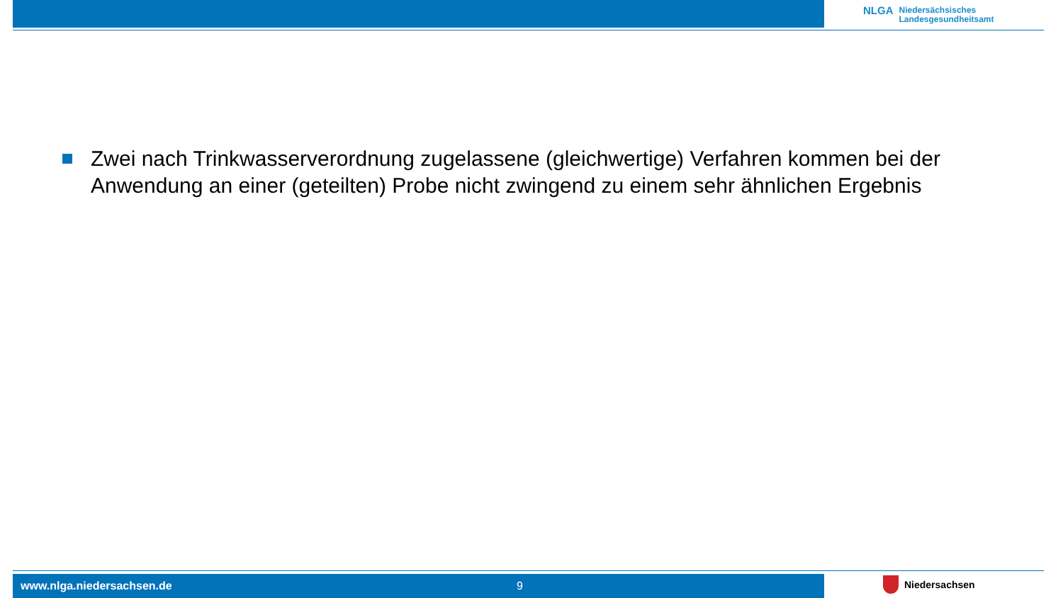NLGA
Niedersächsisches
Landesgesundheitsamt
Zwei nach Trinkwasserverordnung zugelassene (gleichwertige) Verfahren kommen bei der Anwendung an einer (geteilten) Probe nicht zwingend zu einem sehr ähnlichen Ergebnis
www.nlga.niedersachsen.de 9 Niedersachsen